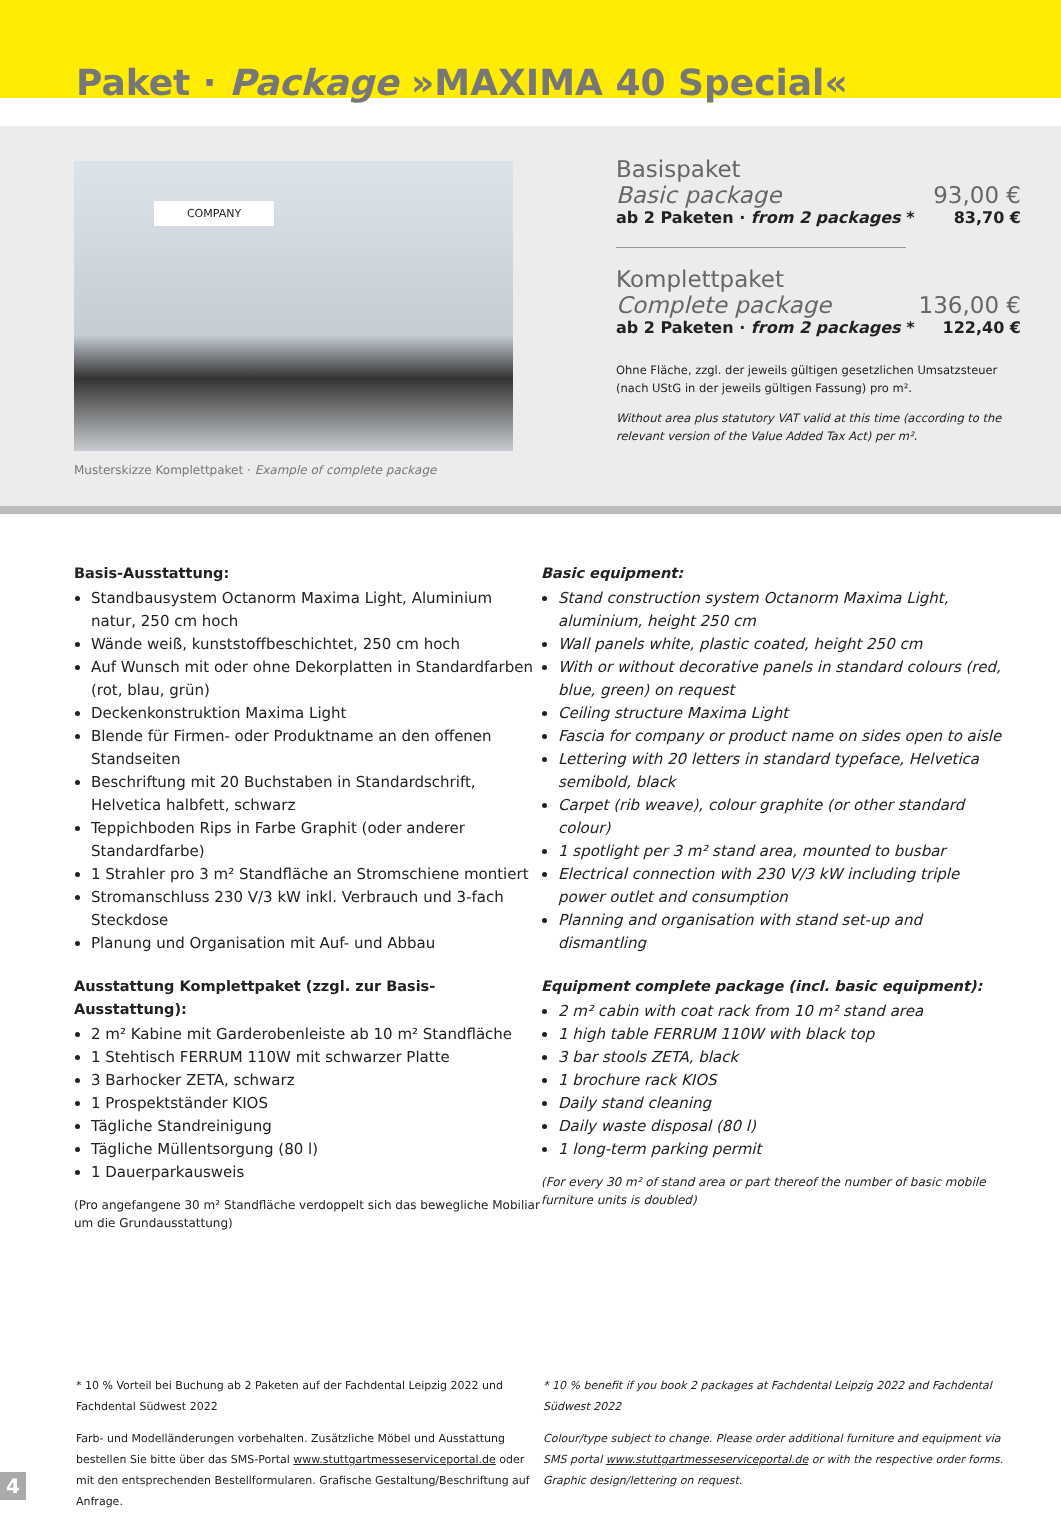Paket · Package »MAXIMA 40 Special«
COMPANY
Musterskizze Komplettpaket · Example of complete package
Basispaket
Basic package 93,00 €
ab 2 Paketen · from 2 packages * 83,70 €
Komplettpaket
Complete package 136,00 €
ab 2 Paketen · from 2 packages * 122,40 €
Ohne Fläche, zzgl. der jeweils gültigen gesetzlichen Umsatzsteuer (nach UStG in der jeweils gültigen Fassung) pro m².
Without area plus statutory VAT valid at this time (according to the relevant version of the Value Added Tax Act) per m².
Basis-Ausstattung:
Standbausystem Octanorm Maxima Light, Aluminium natur, 250 cm hoch
Wände weiß, kunststoffbeschichtet, 250 cm hoch
Auf Wunsch mit oder ohne Dekorplatten in Standardfarben (rot, blau, grün)
Deckenkonstruktion Maxima Light
Blende für Firmen- oder Produktname an den offenen Standseiten
Beschriftung mit 20 Buchstaben in Standardschrift, Helvetica halbfett, schwarz
Teppichboden Rips in Farbe Graphit (oder anderer Standardfarbe)
1 Strahler pro 3 m² Standfläche an Stromschiene montiert
Stromanschluss 230 V/3 kW inkl. Verbrauch und 3-fach Steckdose
Planung und Organisation mit Auf- und Abbau
Ausstattung Komplettpaket (zzgl. zur Basis-Ausstattung):
2 m² Kabine mit Garderobenleiste ab 10 m² Standfläche
1 Stehtisch FERRUM 110W mit schwarzer Platte
3 Barhocker ZETA, schwarz
1 Prospektständer KIOS
Tägliche Standreinigung
Tägliche Müllentsorgung (80 l)
1 Dauerparkausweis
(Pro angefangene 30 m² Standfläche verdoppelt sich das bewegliche Mobiliar um die Grundausstattung)
Basic equipment:
Stand construction system Octanorm Maxima Light, aluminium, height 250 cm
Wall panels white, plastic coated, height 250 cm
With or without decorative panels in standard colours (red, blue, green) on request
Ceiling structure Maxima Light
Fascia for company or product name on sides open to aisle
Lettering with 20 letters in standard typeface, Helvetica semibold, black
Carpet (rib weave), colour graphite (or other standard colour)
1 spotlight per 3 m² stand area, mounted to busbar
Electrical connection with 230 V/3 kW including triple power outlet and consumption
Planning and organisation with stand set-up and dismantling
Equipment complete package (incl. basic equipment):
2 m² cabin with coat rack from 10 m² stand area
1 high table FERRUM 110W with black top
3 bar stools ZETA, black
1 brochure rack KIOS
Daily stand cleaning
Daily waste disposal (80 l)
1 long-term parking permit
(For every 30 m² of stand area or part thereof the number of basic mobile furniture units is doubled)
* 10 % Vorteil bei Buchung ab 2 Paketen auf der Fachdental Leipzig 2022 und Fachdental Südwest 2022
Farb- und Modelländerungen vorbehalten. Zusätzliche Möbel und Ausstattung bestellen Sie bitte über das SMS-Portal www.stuttgartmesseserviceportal.de oder mit den entsprechenden Bestellformularen. Grafische Gestaltung/Beschriftung auf Anfrage.
* 10 % benefit if you book 2 packages at Fachdental Leipzig 2022 and Fachdental Südwest 2022
Colour/type subject to change. Please order additional furniture and equipment via SMS portal www.stuttgartmesseserviceportal.de or with the respective order forms. Graphic design/lettering on request.
4